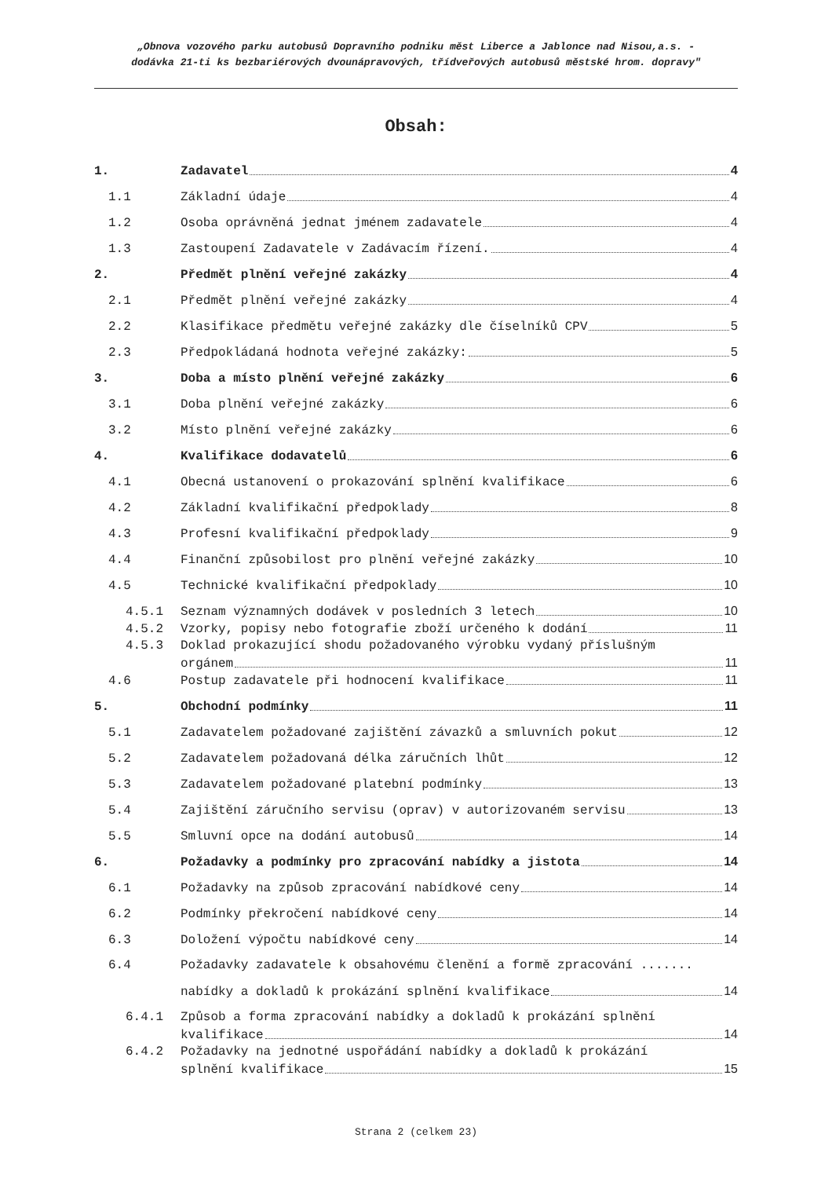„Obnova vozového parku autobusů Dopravního podniku měst Liberce a Jablonce nad Nisou,a.s. -
dodávka 21-ti ks bezbariérových dvounápravových, třídveřových autobusů městské hrom. dopravy"
Obsah:
1. Zadavatel 4
1.1 Základní údaje 4
1.2 Osoba oprávněná jednat jménem zadavatele 4
1.3 Zastoupení Zadavatele v Zadávacím řízení. 4
2. Předmět plnění veřejné zakázky 4
2.1 Předmět plnění veřejné zakázky 4
2.2 Klasifikace předmětu veřejné zakázky dle číselníků CPV 5
2.3 Předpokládaná hodnota veřejné zakázky: 5
3. Doba a místo plnění veřejné zakázky 6
3.1 Doba plnění veřejné zakázky 6
3.2 Místo plnění veřejné zakázky 6
4. Kvalifikace dodavatelů 6
4.1 Obecná ustanovení o prokazování splnění kvalifikace 6
4.2 Základní kvalifikační předpoklady 8
4.3 Profesní kvalifikační předpoklady 9
4.4 Finanční způsobilost pro plnění veřejné zakázky 10
4.5 Technické kvalifikační předpoklady 10
4.5.1 Seznam významných dodávek v posledních 3 letech 10
4.5.2 Vzorky, popisy nebo fotografie zboží určeného k dodání 11
4.5.3 Doklad prokazující shodu požadovaného výrobku vydaný příslušným
orgánem 11
4.6 Postup zadavatele při hodnocení kvalifikace 11
5. Obchodní podmínky 11
5.1 Zadavatelem požadované zajištění závazků a smluvních pokut 12
5.2 Zadavatelem požadovaná délka záručních lhůt 12
5.3 Zadavatelem požadované platební podmínky 13
5.4 Zajištění záručního servisu (oprav) v autorizovaném servisu 13
5.5 Smluvní opce na dodání autobusů 14
6. Požadavky a podmínky pro zpracování nabídky a jistota 14
6.1 Požadavky na způsob zpracování nabídkové ceny 14
6.2 Podmínky překročení nabídkové ceny 14
6.3 Doložení výpočtu nabídkové ceny 14
6.4 Požadavky zadavatele k obsahovému členění a formě zpracování .......
nabídky a dokladů k prokázání splnění kvalifikace 14
6.4.1 Způsob a forma zpracování nabídky a dokladů k prokázání splnění
kvalifikace 14
6.4.2 Požadavky na jednotné uspořádání nabídky a dokladů k prokázání
splnění kvalifikace 15
Strana 2 (celkem 23)